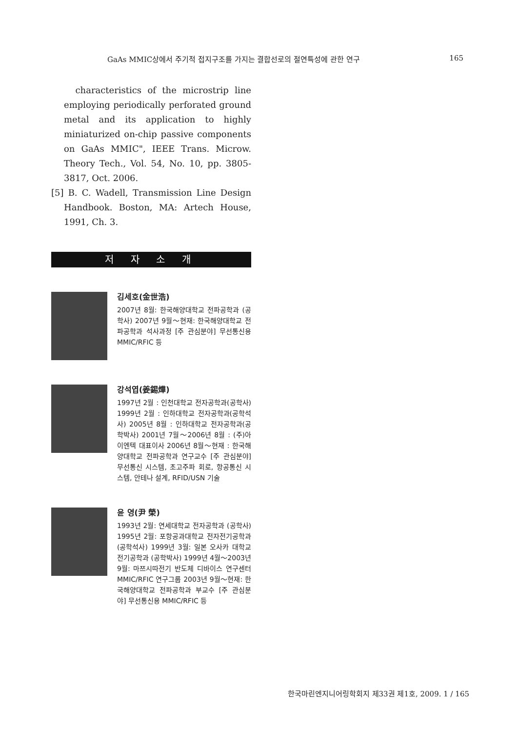GaAs MMIC상에서 주기적 접지구조를 가지는 결합선로의 절연특성에 관한 연구 165
characteristics of the microstrip line employing periodically perforated ground metal and its application to highly miniaturized on-chip passive components on GaAs MMIC", IEEE Trans. Microw. Theory Tech., Vol. 54, No. 10, pp. 3805-3817, Oct. 2006.
[5] B. C. Wadell, Transmission Line Design Handbook. Boston, MA: Artech House, 1991, Ch. 3.
저 자 소 개
김세호(金世浩)
2007년 8월: 한국해양대학교 전파공학과 (공학사) 2007년 9월～현재: 한국해양대학교 전파공학과 석사과정 [주 관심분야] 무선통신용 MMIC/RFIC 등
강석엽(姜錫燁)
1997년 2월 : 인천대학교 전자공학과(공학사) 1999년 2월 : 인하대학교 전자공학과(공학석사) 2005년 8월 : 인하대학교 전자공학과(공학박사) 2001년 7월～2006년 8월 : (주)아이엔텍 대표이사 2006년 8월～현재 : 한국해양대학교 전파공학과 연구교수 [주 관심분야] 무선통신 시스템, 초고주파 회로, 항공통신 시스템, 안테나 설계, RFID/USN 기술
윤 영(尹 榮)
1993년 2월: 연세대학교 전자공학과 (공학사) 1995년 2월: 포항공과대학교 전자전기공학과 (공학석사) 1999년 3월: 일본 오사카 대학교 전기공학과 (공학박사) 1999년 4월～2003년 9월: 마쯔시따전기 반도체 디바이스 연구센터 MMIC/RFIC 연구그룹 2003년 9월～현재: 한국해양대학교 전파공학과 부교수 [주 관심분야] 무선통신용 MMIC/RFIC 등
한국마린엔지니어링학회지 제33권 제1호, 2009. 1 / 165